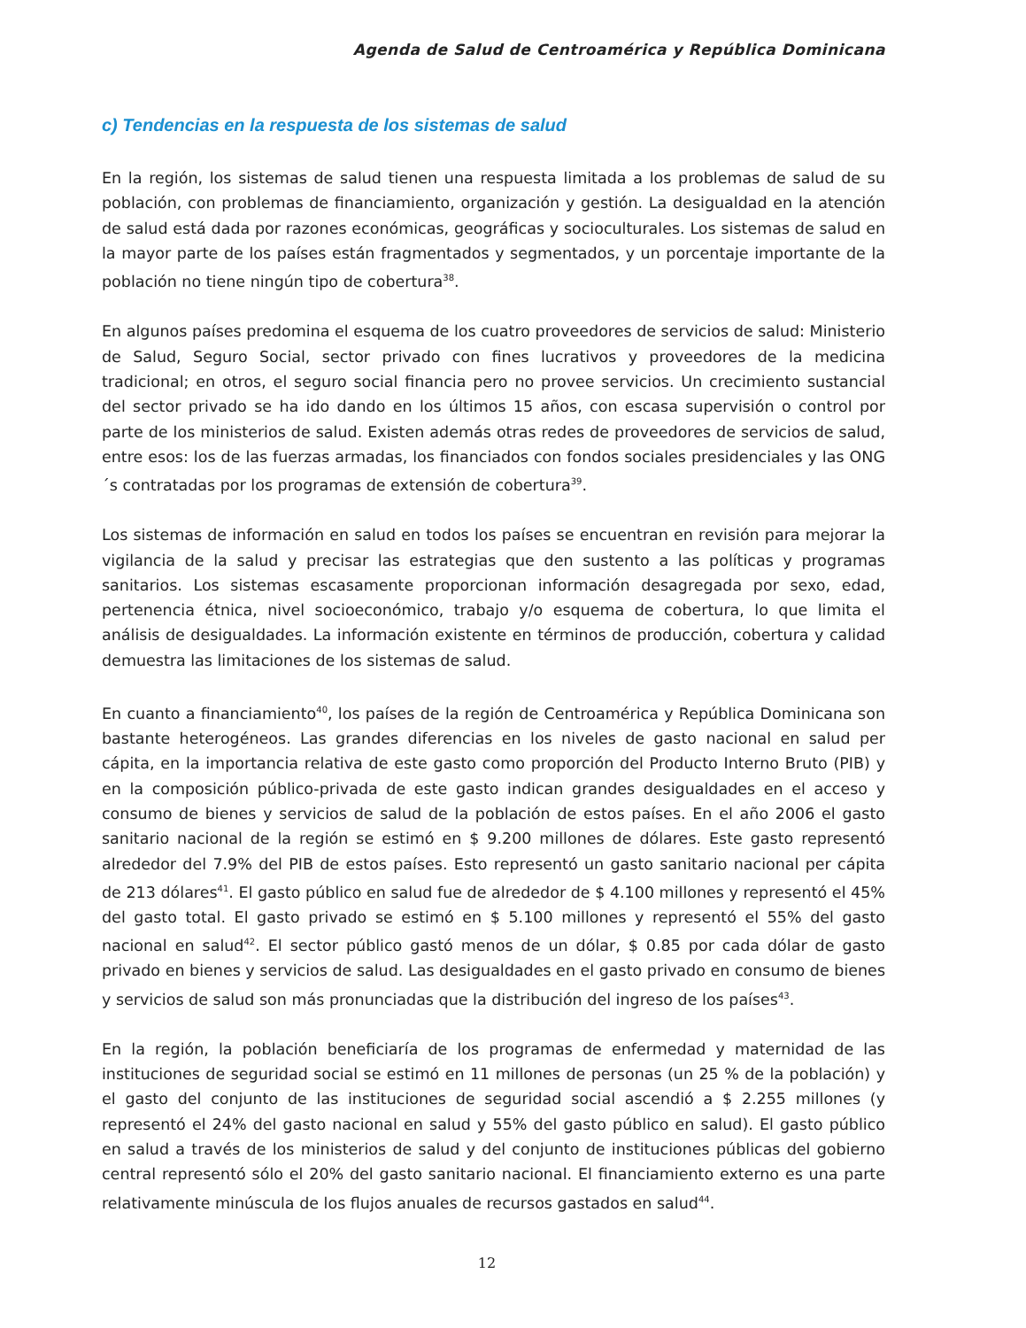Agenda de Salud de Centroamérica y República Dominicana
c) Tendencias en la respuesta de los sistemas de salud
En la región, los sistemas de salud tienen una respuesta limitada a los problemas de salud de su población, con problemas de financiamiento, organización y gestión. La desigualdad en la atención de salud está dada por razones económicas, geográficas y socioculturales. Los sistemas de salud en la mayor parte de los países están fragmentados y segmentados, y un porcentaje importante de la población no tiene ningún tipo de cobertura<sup>38</sup>.
En algunos países predomina el esquema de los cuatro proveedores de servicios de salud: Ministerio de Salud, Seguro Social, sector privado con fines lucrativos y proveedores de la medicina tradicional; en otros, el seguro social financia pero no provee servicios. Un crecimiento sustancial del sector privado se ha ido dando en los últimos 15 años, con escasa supervisión o control por parte de los ministerios de salud. Existen además otras redes de proveedores de servicios de salud, entre esos: los de las fuerzas armadas, los financiados con fondos sociales presidenciales y las ONG´s contratadas por los programas de extensión de cobertura<sup>39</sup>.
Los sistemas de información en salud en todos los países se encuentran en revisión para mejorar la vigilancia de la salud y precisar las estrategias que den sustento a las políticas y programas sanitarios. Los sistemas escasamente proporcionan información desagregada por sexo, edad, pertenencia étnica, nivel socioeconómico, trabajo y/o esquema de cobertura, lo que limita el análisis de desigualdades. La información existente en términos de producción, cobertura y calidad demuestra las limitaciones de los sistemas de salud.
En cuanto a financiamiento<sup>40</sup>, los países de la región de Centroamérica y República Dominicana son bastante heterogéneos. Las grandes diferencias en los niveles de gasto nacional en salud per cápita, en la importancia relativa de este gasto como proporción del Producto Interno Bruto (PIB) y en la composición público-privada de este gasto indican grandes desigualdades en el acceso y consumo de bienes y servicios de salud de la población de estos países. En el año 2006 el gasto sanitario nacional de la región se estimó en $ 9.200 millones de dólares. Este gasto representó alrededor del 7.9% del PIB de estos países. Esto representó un gasto sanitario nacional per cápita de 213 dólares<sup>41</sup>. El gasto público en salud fue de alrededor de $ 4.100 millones y representó el 45% del gasto total. El gasto privado se estimó en $ 5.100 millones y representó el 55% del gasto nacional en salud<sup>42</sup>. El sector público gastó menos de un dólar, $ 0.85 por cada dólar de gasto privado en bienes y servicios de salud. Las desigualdades en el gasto privado en consumo de bienes y servicios de salud son más pronunciadas que la distribución del ingreso de los países<sup>43</sup>.
En la región, la población beneficiaría de los programas de enfermedad y maternidad de las instituciones de seguridad social se estimó en 11 millones de personas (un 25 % de la población) y el gasto del conjunto de las instituciones de seguridad social ascendió a $ 2.255 millones (y representó el 24% del gasto nacional en salud y 55% del gasto público en salud). El gasto público en salud a través de los ministerios de salud y del conjunto de instituciones públicas del gobierno central representó sólo el 20% del gasto sanitario nacional. El financiamiento externo es una parte relativamente minúscula de los flujos anuales de recursos gastados en salud<sup>44</sup>.
12